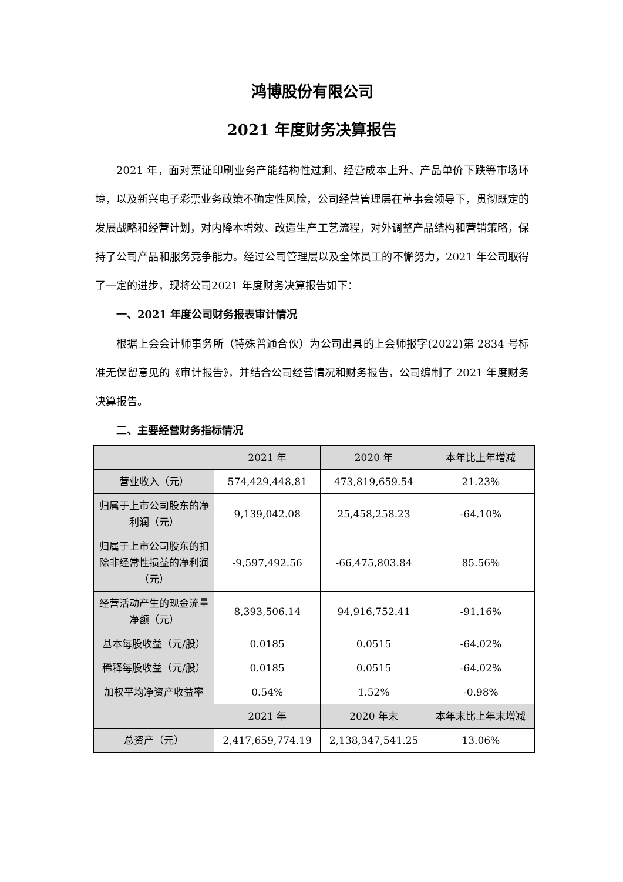鸿博股份有限公司
2021 年度财务决算报告
2021 年，面对票证印刷业务产能结构性过剩、经营成本上升、产品单价下跌等市场环境，以及新兴电子彩票业务政策不确定性风险，公司经营管理层在董事会领导下，贯彻既定的发展战略和经营计划，对内降本增效、改造生产工艺流程，对外调整产品结构和营销策略，保持了公司产品和服务竞争能力。经过公司管理层以及全体员工的不懈努力，2021 年公司取得了一定的进步，现将公司2021 年度财务决算报告如下：
一、2021 年度公司财务报表审计情况
根据上会会计师事务所（特殊普通合伙）为公司出具的上会师报字(2022)第 2834 号标准无保留意见的《审计报告》，并结合公司经营情况和财务报告，公司编制了 2021 年度财务决算报告。
二、主要经营财务指标情况
| | 2021 年 | 2020 年 | 本年比上年增减 |
| --- | --- | --- | --- |
| 营业收入（元） | 574,429,448.81 | 473,819,659.54 | 21.23% |
| 归属于上市公司股东的净利润（元） | 9,139,042.08 | 25,458,258.23 | -64.10% |
| 归属于上市公司股东的扣除非经常性损益的净利润（元） | -9,597,492.56 | -66,475,803.84 | 85.56% |
| 经营活动产生的现金流量净额（元） | 8,393,506.14 | 94,916,752.41 | -91.16% |
| 基本每股收益（元/股） | 0.0185 | 0.0515 | -64.02% |
| 稀释每股收益（元/股） | 0.0185 | 0.0515 | -64.02% |
| 加权平均净资产收益率 | 0.54% | 1.52% | -0.98% |
| | 2021 年 | 2020 年末 | 本年末比上年末增减 |
| 总资产（元） | 2,417,659,774.19 | 2,138,347,541.25 | 13.06% |